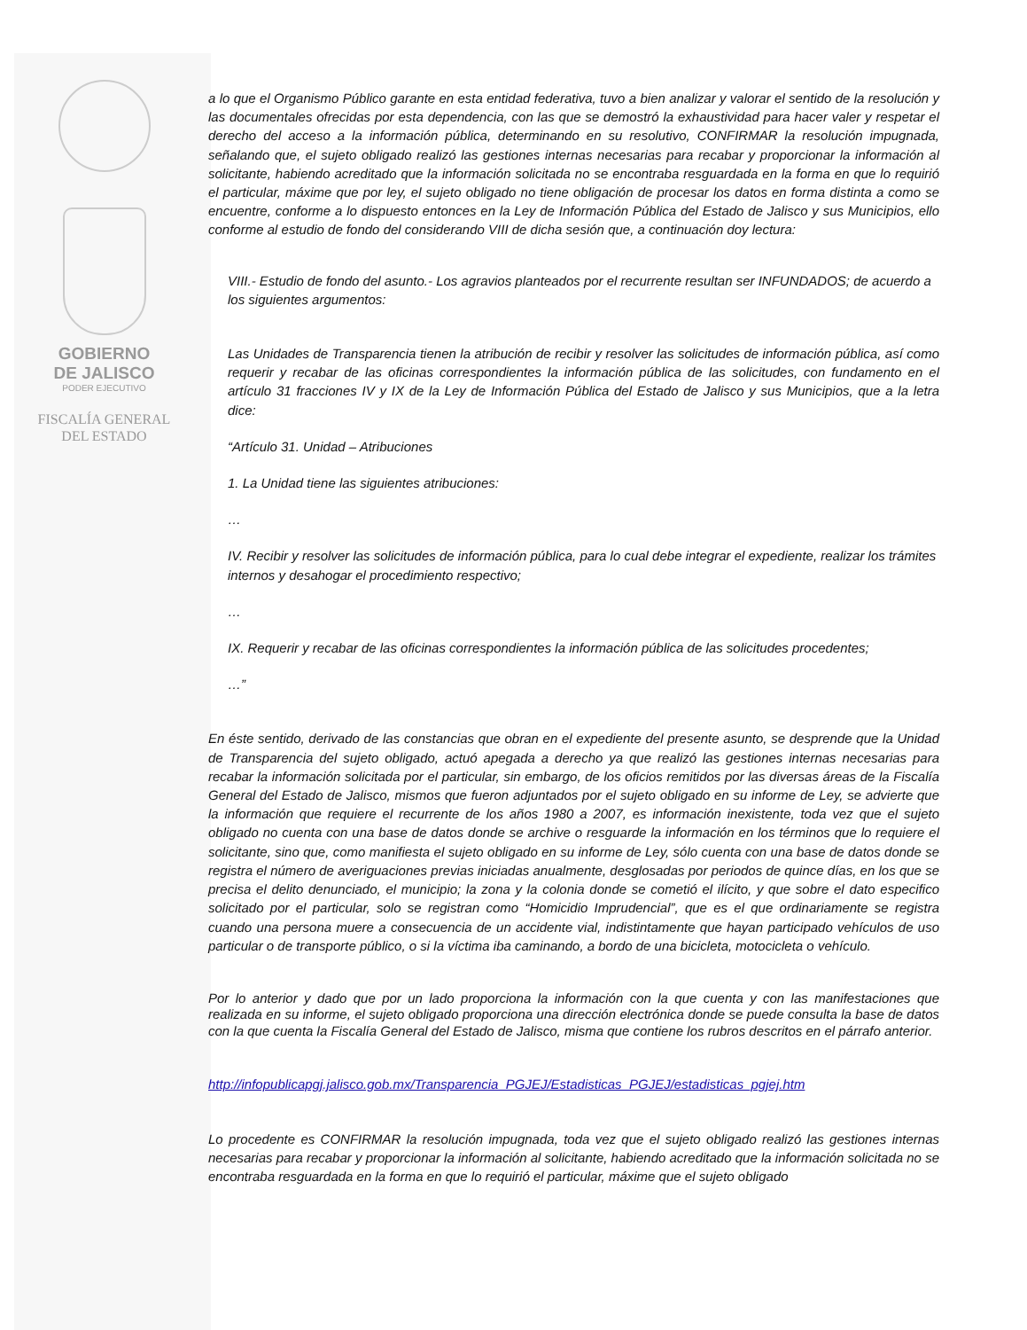GOBIERNO
DE JALISCO
PODER EJECUTIVO
FISCALÍA GENERAL
DEL ESTADO
a lo que el Organismo Público garante en esta entidad federativa, tuvo a bien analizar y valorar el sentido de la resolución y las documentales ofrecidas por esta dependencia, con las que se demostró la exhaustividad para hacer valer y respetar el derecho del acceso a la información pública, determinando en su resolutivo, CONFIRMAR la resolución impugnada, señalando que, el sujeto obligado realizó las gestiones internas necesarias para recabar y proporcionar la información al solicitante, habiendo acreditado que la información solicitada no se encontraba resguardada en la forma en que lo requirió el particular, máxime que por ley, el sujeto obligado no tiene obligación de procesar los datos en forma distinta a como se encuentre, conforme a lo dispuesto entonces en la Ley de Información Pública del Estado de Jalisco y sus Municipios, ello conforme al estudio de fondo del considerando VIII de dicha sesión que, a continuación doy lectura:
VIII.- Estudio de fondo del asunto.- Los agravios planteados por el recurrente resultan ser INFUNDADOS; de acuerdo a los siguientes argumentos:
Las Unidades de Transparencia tienen la atribución de recibir y resolver las solicitudes de información pública, así como requerir y recabar de las oficinas correspondientes la información pública de las solicitudes, con fundamento en el artículo 31 fracciones IV y IX de la Ley de Información Pública del Estado de Jalisco y sus Municipios, que a la letra dice:
“Artículo 31. Unidad – Atribuciones
1. La Unidad tiene las siguientes atribuciones:
…
IV. Recibir y resolver las solicitudes de información pública, para lo cual debe integrar el expediente, realizar los trámites internos y desahogar el procedimiento respectivo;
…
IX. Requerir y recabar de las oficinas correspondientes la información pública de las solicitudes procedentes;
…”
En éste sentido, derivado de las constancias que obran en el expediente del presente asunto, se desprende que la Unidad de Transparencia del sujeto obligado, actuó apegada a derecho ya que realizó las gestiones internas necesarias para recabar la información solicitada por el particular, sin embargo, de los oficios remitidos por las diversas áreas de la Fiscalía General del Estado de Jalisco, mismos que fueron adjuntados por el sujeto obligado en su informe de Ley, se advierte que la información que requiere el recurrente de los años 1980 a 2007, es información inexistente, toda vez que el sujeto obligado no cuenta con una base de datos donde se archive o resguarde la información en los términos que lo requiere el solicitante, sino que, como manifiesta el sujeto obligado en su informe de Ley, sólo cuenta con una base de datos donde se registra el número de averiguaciones previas iniciadas anualmente, desglosadas por periodos de quince días, en los que se precisa el delito denunciado, el municipio; la zona y la colonia donde se cometió el ilícito, y que sobre el dato especifico solicitado por el particular, solo se registran como “Homicidio Imprudencial”, que es el que ordinariamente se registra cuando una persona muere a consecuencia de un accidente vial, indistintamente que hayan participado vehículos de uso particular o de transporte público, o si la víctima iba caminando, a bordo de una bicicleta, motocicleta o vehículo.
Por lo anterior y dado que por un lado proporciona la información con la que cuenta y con las manifestaciones que realizada en su informe, el sujeto obligado proporciona una dirección electrónica donde se puede consulta la base de datos con la que cuenta la Fiscalía General del Estado de Jalisco, misma que contiene los rubros descritos en el párrafo anterior.
http://infopublicapgj.jalisco.gob.mx/Transparencia_PGJEJ/Estadisticas_PGJEJ/estadisticas_pgjej.htm
Lo procedente es CONFIRMAR la resolución impugnada, toda vez que el sujeto obligado realizó las gestiones internas necesarias para recabar y proporcionar la información al solicitante, habiendo acreditado que la información solicitada no se encontraba resguardada en la forma en que lo requirió el particular, máxime que el sujeto obligado